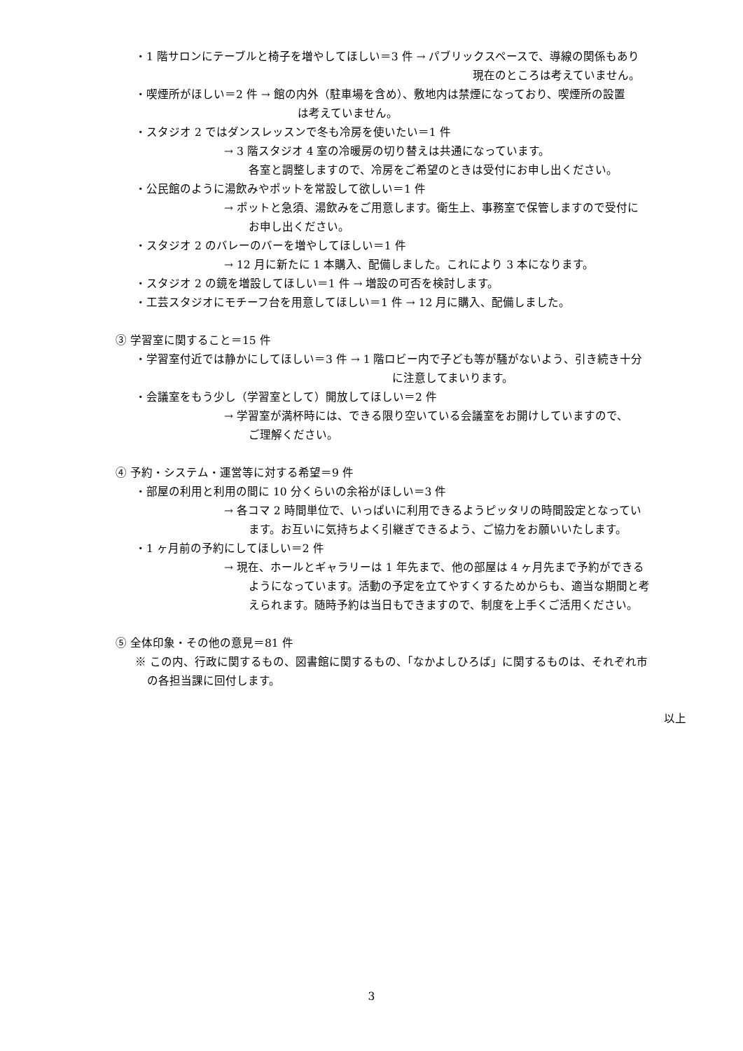・1 階サロンにテーブルと椅子を増やしてほしい＝3 件 → パブリックスペースで、導線の関係もあり
現在のところは考えていません。
・喫煙所がほしい＝2 件 → 館の内外（駐車場を含め）、敷地内は禁煙になっており、喫煙所の設置
は考えていません。
・スタジオ 2 ではダンスレッスンで冬も冷房を使いたい＝1 件
→ 3 階スタジオ 4 室の冷暖房の切り替えは共通になっています。
各室と調整しますので、冷房をご希望のときは受付にお申し出ください。
・公民館のように湯飲みやポットを常設して欲しい＝1 件
→ ポットと急須、湯飲みをご用意します。衛生上、事務室で保管しますので受付に
お申し出ください。
・スタジオ 2 のバレーのバーを増やしてほしい＝1 件
→ 12 月に新たに 1 本購入、配備しました。これにより 3 本になります。
・スタジオ 2 の鏡を増設してほしい＝1 件 → 増設の可否を検討します。
・工芸スタジオにモチーフ台を用意してほしい＝1 件 → 12 月に購入、配備しました。
③ 学習室に関すること＝15 件
・学習室付近では静かにしてほしい＝3 件 → 1 階ロビー内で子ども等が騒がないよう、引き続き十分
に注意してまいります。
・会議室をもう少し（学習室として）開放してほしい＝2 件
→ 学習室が満杯時には、できる限り空いている会議室をお開けしていますので、
ご理解ください。
④ 予約・システム・運営等に対する希望＝9 件
・部屋の利用と利用の間に 10 分くらいの余裕がほしい＝3 件
→ 各コマ 2 時間単位で、いっぱいに利用できるようピッタリの時間設定となってい
ます。お互いに気持ちよく引継ぎできるよう、ご協力をお願いいたします。
・1 ヶ月前の予約にしてほしい＝2 件
→ 現在、ホールとギャラリーは 1 年先まで、他の部屋は 4 ヶ月先まで予約ができる
ようになっています。活動の予定を立てやすくするためからも、適当な期間と考
えられます。随時予約は当日もできますので、制度を上手くご活用ください。
⑤ 全体印象・その他の意見＝81 件
※ この内、行政に関するもの、図書館に関するもの、「なかよしひろば」に関するものは、それぞれ市
の各担当課に回付します。
以上
3